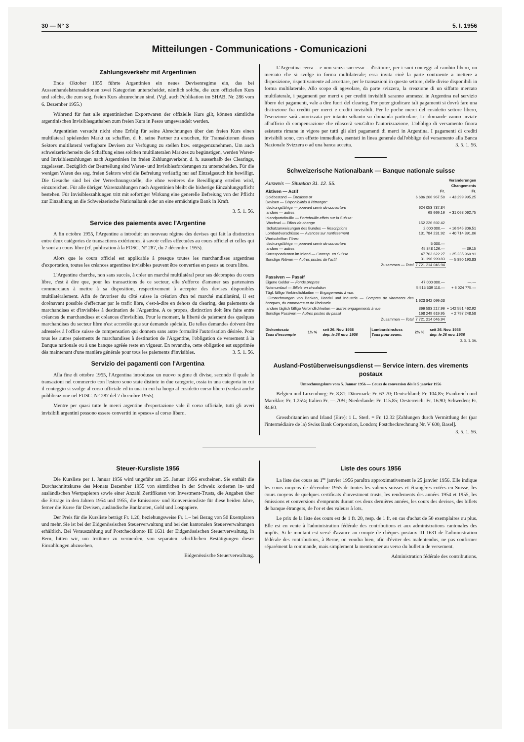30 — N° 3 5. I. 1956
Mitteilungen - Communications - Comunicazioni
Zahlungsverkehr mit Argentinien
Ende Oktober 1955 führte Argentinien ein neues Devisenregime ein, das bei Aussenhandelstransaktionen zwei Kategorien unterscheidet, nämlich solche, die zum offiziellen Kurs und solche, die zum sog. freien Kurs abzurechnen sind. (Vgl. auch Publikation im SHAB. Nr. 286 vom 6. Dezember 1955.)
Während für fast alle argentinischen Exportwaren der offizielle Kurs gilt, können sämtliche argentinischen Invisiblesguthaben zum freien Kurs in Pesos umgewandelt werden.
Argentinien versucht nicht ohne Erfolg für seine Abrechnungen über den freien Kurs einen multilateral spielenden Markt zu schaffen, d. h. seine Partner zu ersuchen, für Transaktionen dieses Sektors multilateral verfügbare Devisen zur Verfügung zu stellen bzw. entgegenzunehmen. Um auch schweizerischerseits die Schaffung eines solchen multilateralen Marktes zu begünstigen, werden Waren- und Invisibleszahlungen nach Argentinien im freien Zahlungsverkehr, d. h. ausserhalb des Clearings, zugelassen. Bezüglich der Beurteilung sind Waren- und Invisiblesforderungen zu unterscheiden. Für die wenigen Waren des sog. freien Sektors wird die Befreiung vorläufig nur auf Einzelgesuch hin bewilligt. Die Gesuche sind bei der Verrechnungsstelle, die ohne weiteres die Bewilligung erteilen wird, einzureichen. Für alle übrigen Warenzahlungen nach Argentinien bleibt die bisherige Einzahlungspflicht bestehen. Für Invisibleszahlungen tritt mit sofortiger Wirkung eine generelle Befreiung von der Pflicht zur Einzahlung an die Schweizerische Nationalbank oder an eine ermächtigte Bank in Kraft.
3. 5. 1. 56.
Service des paiements avec l'Argentine
A fin octobre 1955, l'Argentine a introduit un nouveau régime des devises qui fait la distinction entre deux catégories de transactions extérieures, à savoir celles effectuées au cours officiel et celles qui le sont au cours libre (cf. publication à la FOSC. N° 287, du 7 décembre 1955).
Alors que le cours officiel est applicable à presque toutes les marchandises argentines d'exportation, toutes les créances argentines invisibles peuvent être converties en pesos au cours libre.
L'Argentine cherche, non sans succès, à créer un marché multilatéral pour ses décomptes du cours libre, c'est à dire que, pour les transactions de ce secteur, elle s'efforce d'amener ses partenaires commerciaux à mettre à sa disposition, respectivement à accepter des devises disponibles multilatéralement. Afin de favoriser du côté suisse la création d'un tel marché multilatéral, il est dorénavant possible d'effectuer par le trafic libre, c'est-à-dire en dehors du clearing, des paiements de marchandises et d'invisibles à destination de l'Argentine. A ce propos, distinction doit être faite entre créances de marchandises et créances d'invisibles. Pour le moment, la liberté de paiement des quelques marchandises du secteur libre n'est accordée que sur demande spéciale. De telles demandes doivent être adressées à l'office suisse de compensation qui donnera sans autre formalité l'autorisation désirée. Pour tous les autres paiements de marchandises à destination de l'Argentine, l'obligation de versement à la Banque nationale ou à une banque agréée reste en vigueur. En revanche, cette obligation est supprimée dès maintenant d'une manière générale pour tous les paiements d'invisibles. 3. 5. 1. 56.
Servizio dei pagamenti con l'Argentina
Alla fine di ottobre 1955, l'Argentina introdusse un nuovo regime di divise, secondo il quale le transazioni nel commercio con l'estero sono state distinte in due categorie, ossia in una categoria in cui il conteggio si svolge al corso ufficiale ed in una in cui ha luogo al cosidetto corso libero (vedasi anche pubblicazione nel FUSC. N° 287 del 7 dicembre 1955).
Mentre per quasi tutte le merci argentine d'esportazione vale il corso ufficiale, tutti gli averi invisibili argentini possono essere convertiti in «pesos» al corso libero.
L'Argentina cerca – e non senza successo – d'istituire, per i suoi conteggi al cambio libero, un mercato che si svolge in forma multilaterale; essa invita cioè la parte contraente a mettere a disposizione, rispettivamente ad accettare, per le transazioni in questo settore, delle divise disponibili in forma multilaterale. Allo scopo di agevolare, da parte svizzera, la creazione di un siffatto mercato multilaterale, i pagamenti per merci e per crediti invisibili saranno ammessi in Argentina nel servizio libero dei pagamenti, vale a dire fuori del clearing. Per poter giudicare tali pagamenti si dovrà fare una distinzione fra crediti per merci e crediti invisibili. Per le poche merci del cosidetto settore libero, l'esenzione sarà autorizzata per intanto soltanto su domanda particolare. Le domande vanno inviate all'ufficio di compensazione che rilascerà senz'altro l'autorizzazione. L'obbligo di versamento finora esistente rimane in vigore per tutti gli altri pagamenti di merci in Argentina. I pagamenti di crediti invisibili sono, con effetto immediato, esentati in linea generale dall'obbligo del versamento alla Banca Nazionale Svizzera o ad una banca accetta. 3. 5. 1. 56.
Schweizerische Nationalbank — Banque nationale suisse
| Ausweis — Situation 31. 12. 55. | | Veränderungen Changements |
| Aktiven — Actif | Fr. | Fr. |
| Goldbestand — Encaisse or | 6 686 266 967.50 | + 43 299 995.25 |
| Devisen — Disponibilités à l'étranger: | | |
| deckungsfähige — pouvant servir de couverture | 624 053 737.84 | |
| andere — autres | 68 669.16 | + 31 068 062.75 |
| Inlandportefeuille — Portefeuille effets sur la Suisse: | | |
| Wechsel — Effets de change | 152 226 692.42 | |
| Schatzanweisungen des Bundes — Rescriptions | 2 000 000.— | + 16 945 306.51 |
| Lombardvorschüsse — Avances sur nantissement | 131 784 231.92 | + 40 714 391.06 |
| Wertschriften Titres: | | |
| deckungsfähige — pouvant servir de couverture | 5 000.— | |
| andere — autres | 45 848 126.— | — 39.15 |
| Korrespondenten im Inland — Corresp. en Suisse | 47 763 622.27 | + 25 235 960.91 |
| Sonstige Aktiven — Autres postes de l'actif | 31 196 999.83 | — 5 890 190.83 |
| Zusammen — Total | 7 721 214 046.94 | |
| Passiven — Passif | | |
| Eigene Gelder — Fonds propres | 47 000 000.— | —.— |
| Notenumlauf — Billets en circulation | 5 515 539 110.— | + 6 024 775.— |
| Tägl. fällige Verbindlichkeiten — Engagements à vue: | | |
| Girorechnungen von Banken, Handel und Industrie — Comptes de virements des banques, du commerce et de l'industrie | 1 623 842 099.03 | |
| andere täglich fällige Verbindlichkeiten — autres engagements à vue | 366 583 217.96 | + 142 551 462.92 |
| Sonstige Passiven — Autres postes du passif | 168 249 619.95 | + 2 797 248.58 |
| Zusammen — Total | 7 721 214 046.94 | |
| Diskontosatz Taux d'escompte | 1½ % | seit 26. Nov. 1936 dep. le 26 nov. 1936 | Lombardzinsfuss Taux pour avanc. | 2½ % | seit 26. Nov. 1936 dep. le 26 nov. 1936 |
3. 5. 1. 56.
Ausland-Postüberweisungsdienst — Service intern. des virements postaux
Umrechnungskurs vom 5. Januar 1956 — Cours de conversion dès le 5 janvier 1956
Belgien und Luxemburg: Fr. 8.81; Dänemark: Fr. 63.70; Deutschland: Fr. 104.85; Frankreich und Marokko: Fr. 1.25¼; Italien Fr. —.70¼; Niederlande: Fr. 115.85; Oesterreich: Fr. 16.90; Schweden: Fr. 84.60.
Grossbritannien und Irland (Eire): 1 L. Sterl. = Fr. 12.32 [Zahlungen durch Vermittlung der (par l'intermédiaire de la) Swiss Bank Corporation, London; Postcheckrechnung Nr. V 600, Basel]. 3. 5. 1. 56.
Steuer-Kursliste 1956
Die Kursliste per 1. Januar 1956 wird ungefähr am 25. Januar 1956 erscheinen. Sie enthält die Durchschnittskurse des Monats Dezember 1955 von sämtlichen in der Schweiz kotierten in- und ausländischen Wertpapieren sowie einer Anzahl Zertifikaten von Investment-Trusts, die Angaben über die Erträge in den Jahren 1954 und 1955, die Emissions- und Konversionsliste für diese beiden Jahre, ferner die Kurse für Devisen, ausländische Banknoten, Gold und Lospapiere.
Der Preis für die Kursliste beträgt Fr. 1.20, beziehungsweise Fr. 1.– bei Bezug von 50 Exemplaren und mehr. Sie ist bei der Eidgenössischen Steuerverwaltung und bei den kantonalen Steuerverwaltungen erhältlich. Bei Vorauszahlung auf Postcheckkonto III 1631 der Eidgenössischen Steuerverwaltung, in Bern, bitten wir, um Irrtümer zu vermeiden, von separaten schriftlichen Bestätigungen dieser Einzahlungen abzusehen.
Eidgenössische Steuerverwaltung.
Liste des cours 1956
La liste des cours au 1<sup>er</sup> janvier 1956 paraîtra approximativement le 25 janvier 1956. Elle indique les cours moyens de décembre 1955 de toutes les valeurs suisses et étrangères cotées en Suisse, les cours moyens de quelques certificats d'investment trusts, les rendements des années 1954 et 1955, les émissions et conversions d'emprunts durant ces deux dernières années, les cours des devises, des billets de banque étrangers, de l'or et des valeurs à lots.
Le prix de la liste des cours est de 1 fr. 20, resp. de 1 fr. en cas d'achat de 50 exemplaires ou plus. Elle est en vente à l'administration fédérale des contributions et aux administrations cantonales des impôts. Si le montant est versé d'avance au compte de chèques postaux III 1631 de l'administration fédérale des contributions, à Berne, on voudra bien, afin d'éviter des malentendus, ne pas confirmer séparément la commande, mais simplement la mentionner au verso du bulletin de versement.
Administration fédérale des contributions.